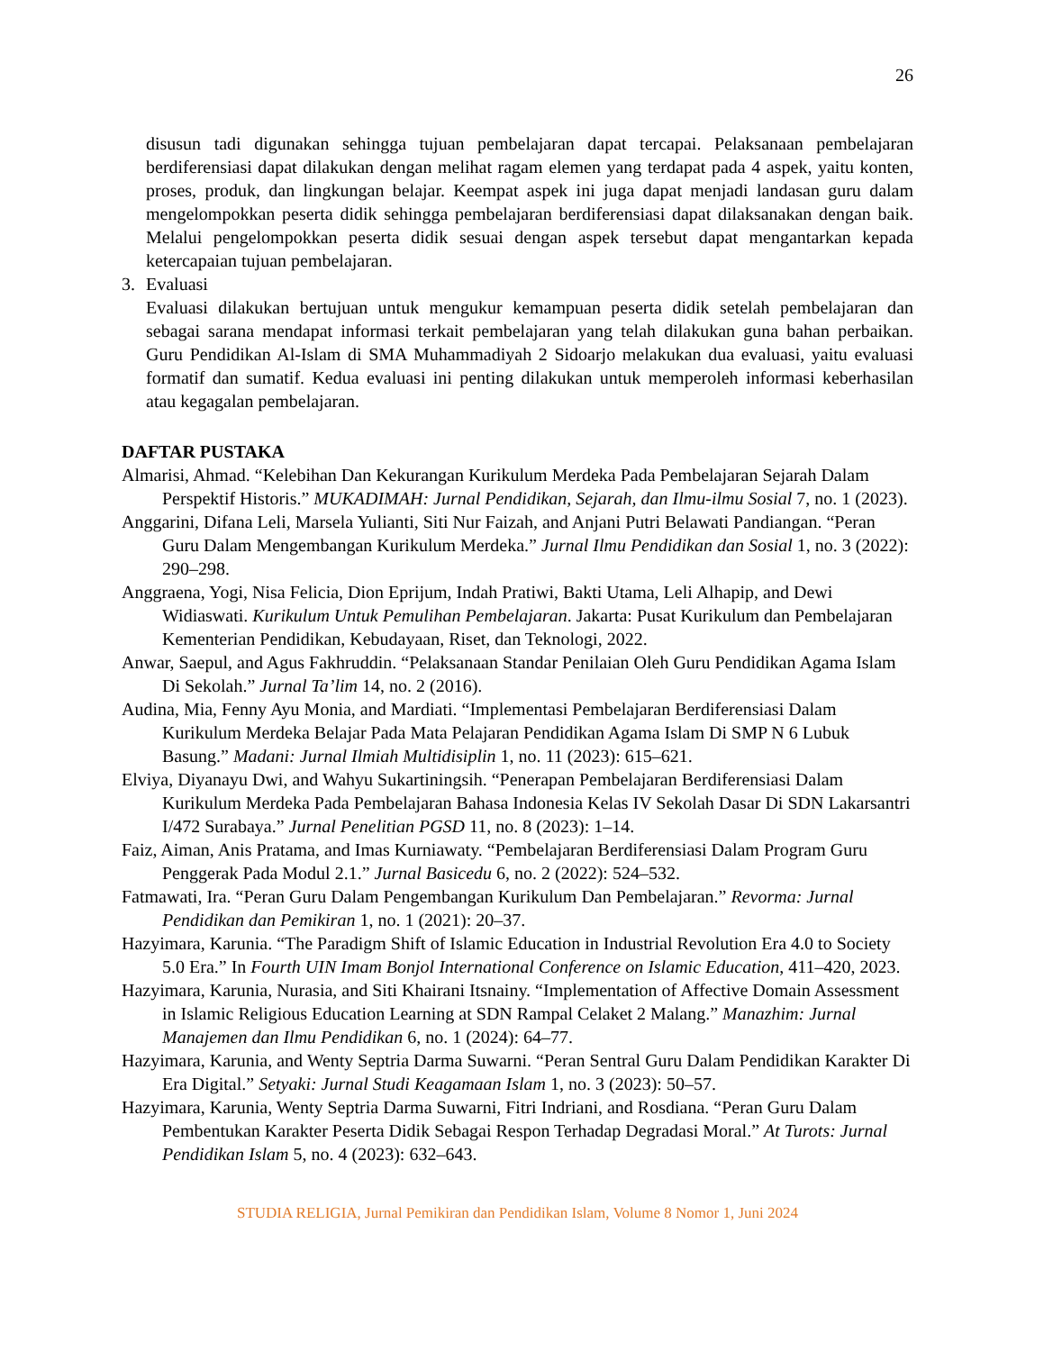26
disusun tadi digunakan sehingga tujuan pembelajaran dapat tercapai. Pelaksanaan pembelajaran berdiferensiasi dapat dilakukan dengan melihat ragam elemen yang terdapat pada 4 aspek, yaitu konten, proses, produk, dan lingkungan belajar. Keempat aspek ini juga dapat menjadi landasan guru dalam mengelompokkan peserta didik sehingga pembelajaran berdiferensiasi dapat dilaksanakan dengan baik. Melalui pengelompokkan peserta didik sesuai dengan aspek tersebut dapat mengantarkan kepada ketercapaian tujuan pembelajaran.
3. Evaluasi
Evaluasi dilakukan bertujuan untuk mengukur kemampuan peserta didik setelah pembelajaran dan sebagai sarana mendapat informasi terkait pembelajaran yang telah dilakukan guna bahan perbaikan. Guru Pendidikan Al-Islam di SMA Muhammadiyah 2 Sidoarjo melakukan dua evaluasi, yaitu evaluasi formatif dan sumatif. Kedua evaluasi ini penting dilakukan untuk memperoleh informasi keberhasilan atau kegagalan pembelajaran.
DAFTAR PUSTAKA
Almarisi, Ahmad. “Kelebihan Dan Kekurangan Kurikulum Merdeka Pada Pembelajaran Sejarah Dalam Perspektif Historis.” MUKADIMAH: Jurnal Pendidikan, Sejarah, dan Ilmu-ilmu Sosial 7, no. 1 (2023).
Anggarini, Difana Leli, Marsela Yulianti, Siti Nur Faizah, and Anjani Putri Belawati Pandiangan. “Peran Guru Dalam Mengembangan Kurikulum Merdeka.” Jurnal Ilmu Pendidikan dan Sosial 1, no. 3 (2022): 290–298.
Anggraena, Yogi, Nisa Felicia, Dion Eprijum, Indah Pratiwi, Bakti Utama, Leli Alhapip, and Dewi Widiaswati. Kurikulum Untuk Pemulihan Pembelajaran. Jakarta: Pusat Kurikulum dan Pembelajaran Kementerian Pendidikan, Kebudayaan, Riset, dan Teknologi, 2022.
Anwar, Saepul, and Agus Fakhruddin. “Pelaksanaan Standar Penilaian Oleh Guru Pendidikan Agama Islam Di Sekolah.” Jurnal Ta’lim 14, no. 2 (2016).
Audina, Mia, Fenny Ayu Monia, and Mardiati. “Implementasi Pembelajaran Berdiferensiasi Dalam Kurikulum Merdeka Belajar Pada Mata Pelajaran Pendidikan Agama Islam Di SMP N 6 Lubuk Basung.” Madani: Jurnal Ilmiah Multidisiplin 1, no. 11 (2023): 615–621.
Elviya, Diyanayu Dwi, and Wahyu Sukartiningsih. “Penerapan Pembelajaran Berdiferensiasi Dalam Kurikulum Merdeka Pada Pembelajaran Bahasa Indonesia Kelas IV Sekolah Dasar Di SDN Lakarsantri I/472 Surabaya.” Jurnal Penelitian PGSD 11, no. 8 (2023): 1–14.
Faiz, Aiman, Anis Pratama, and Imas Kurniawaty. “Pembelajaran Berdiferensiasi Dalam Program Guru Penggerak Pada Modul 2.1.” Jurnal Basicedu 6, no. 2 (2022): 524–532.
Fatmawati, Ira. “Peran Guru Dalam Pengembangan Kurikulum Dan Pembelajaran.” Revorma: Jurnal Pendidikan dan Pemikiran 1, no. 1 (2021): 20–37.
Hazyimara, Karunia. “The Paradigm Shift of Islamic Education in Industrial Revolution Era 4.0 to Society 5.0 Era.” In Fourth UIN Imam Bonjol International Conference on Islamic Education, 411–420, 2023.
Hazyimara, Karunia, Nurasia, and Siti Khairani Itsnainy. “Implementation of Affective Domain Assessment in Islamic Religious Education Learning at SDN Rampal Celaket 2 Malang.” Manazhim: Jurnal Manajemen dan Ilmu Pendidikan 6, no. 1 (2024): 64–77.
Hazyimara, Karunia, and Wenty Septria Darma Suwarni. “Peran Sentral Guru Dalam Pendidikan Karakter Di Era Digital.” Setyaki: Jurnal Studi Keagamaan Islam 1, no. 3 (2023): 50–57.
Hazyimara, Karunia, Wenty Septria Darma Suwarni, Fitri Indriani, and Rosdiana. “Peran Guru Dalam Pembentukan Karakter Peserta Didik Sebagai Respon Terhadap Degradasi Moral.” At Turots: Jurnal Pendidikan Islam 5, no. 4 (2023): 632–643.
STUDIA RELIGIA, Jurnal Pemikiran dan Pendidikan Islam, Volume 8 Nomor 1, Juni 2024